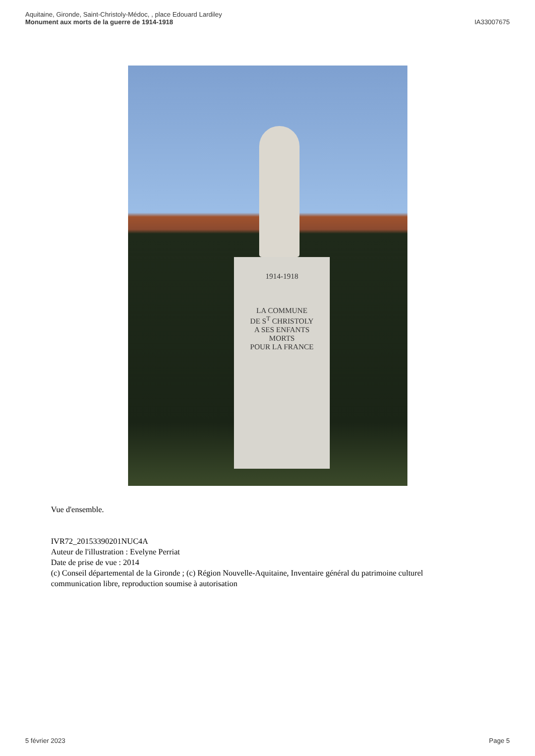Aquitaine, Gironde, Saint-Christoly-Médoc, , place Edouard Lardiley
Monument aux morts de la guerre de 1914-1918
IA33007675
1914-1918
LA COMMUNE
DE S<sup>T</sup> CHRISTOLY
A SES ENFANTS
MORTS
POUR LA FRANCE
Vue d'ensemble.
IVR72_20153390201NUC4A
Auteur de l'illustration : Evelyne Perriat
Date de prise de vue : 2014
(c) Conseil départemental de la Gironde ; (c) Région Nouvelle-Aquitaine, Inventaire général du patrimoine culturel
communication libre, reproduction soumise à autorisation
5 février 2023 Page 5